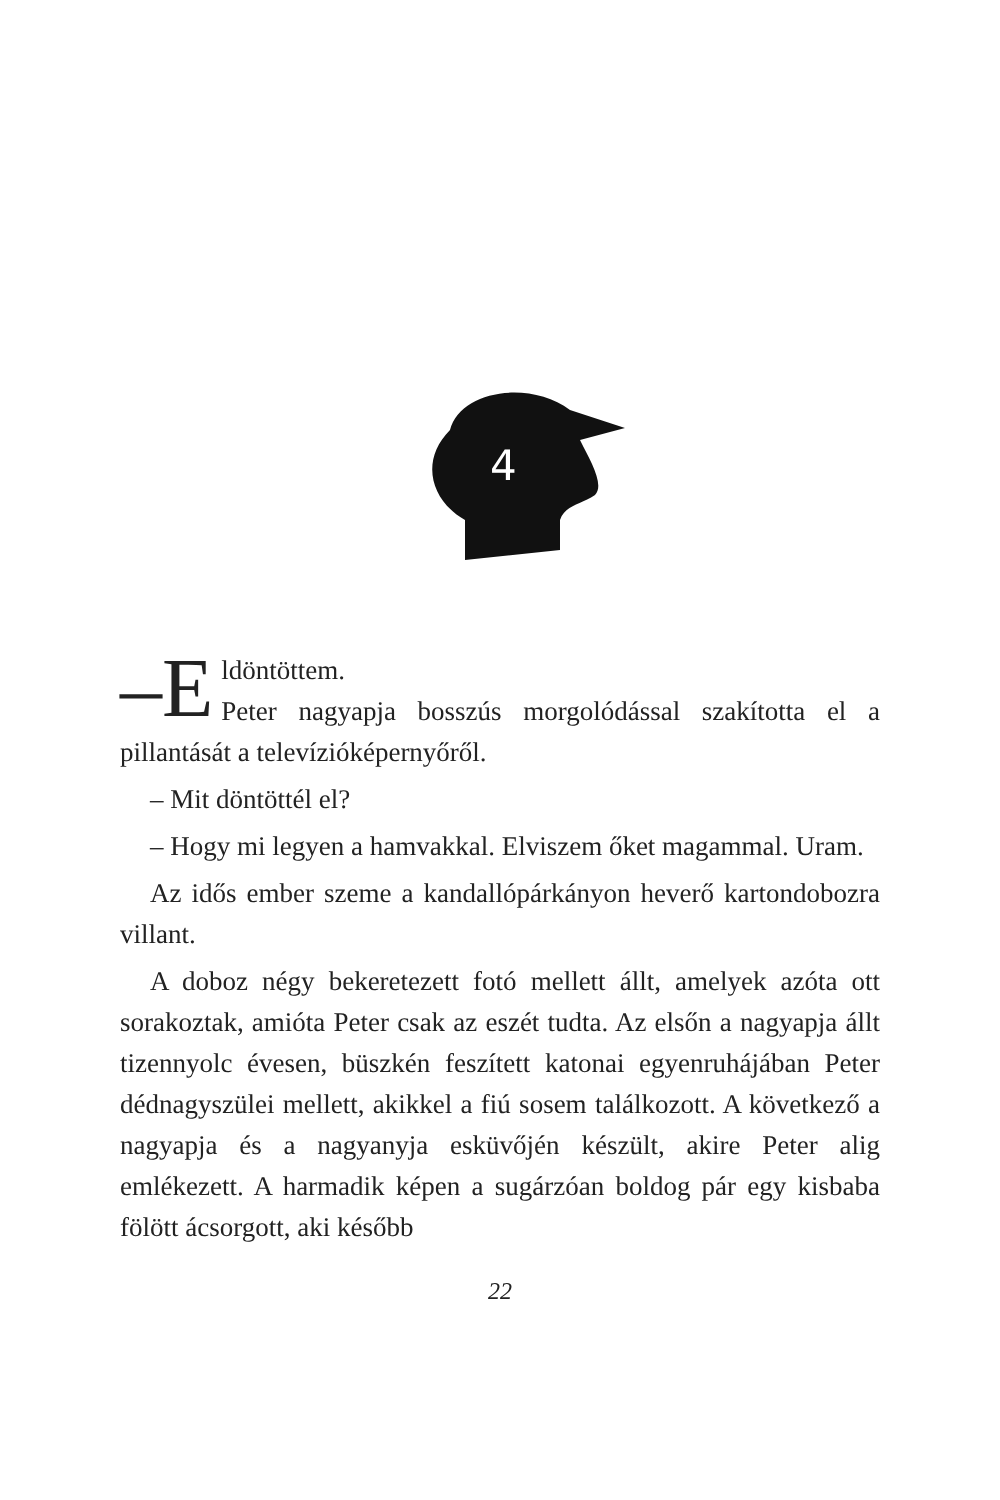4
–E ldöntöttem.
Peter nagyapja bosszús morgolódással szakította el a pillantását a televízióképernyőről.
– Mit döntöttél el?
– Hogy mi legyen a hamvakkal. Elviszem őket magammal. Uram.
Az idős ember szeme a kandallópárkányon heverő karton­dobozra villant.
A doboz négy bekeretezett fotó mellett állt, amelyek az­óta ott sorakoztak, amióta Peter csak az eszét tudta. Az elsőn a nagyapja állt tizennyolc évesen, büszkén feszített katonai egyenruhájában Peter dédnagyszülei mellett, akikkel a fiú so­sem találkozott. A következő a nagyapja és a nagyanyja eskü­vőjén készült, akire Peter alig emlékezett. A harmadik képen a sugárzóan boldog pár egy kisbaba fölött ácsorgott, aki később
22